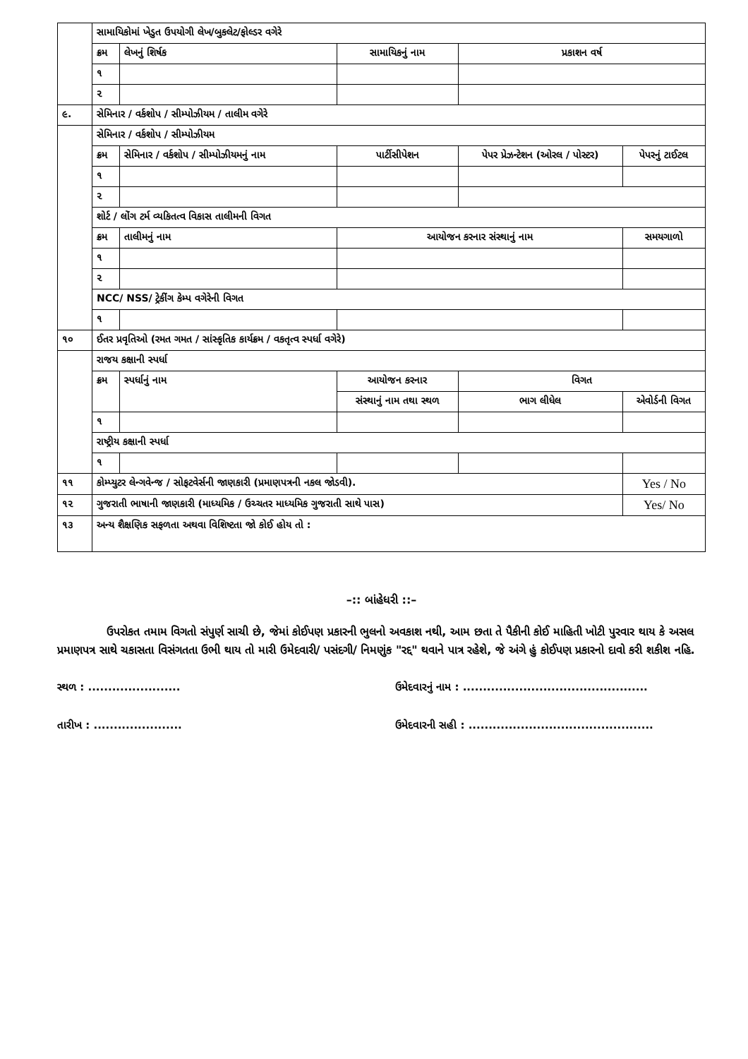| | સામાયિકોમાં ખેડુત ઉપયોગી લેખ/બુકલેટ/ફોલ્ડર વગેરે | | | | | |
| | ક્રમ | લેખનું શિર્ષક | સામાયિકનું નામ | | પ્રકાશન વર્ષ | |
| | ૧ | | | | | |
| | ૨ | | | | | |
| ૯. | સેમિનાર / વર્કશોપ / સીમ્પોઝીયમ / તાલીમ વગેરે | | | | | |
| | સેમિનાર / વર્કશોપ / સીમ્પોઝીયમ | | | | | |
| | ક્રમ | સેમિનાર / વર્કશોપ / સીમ્પોઝીયમનું નામ | પાર્ટીસીપેશન | પેપર પ્રેઝન્ટેશન (ઓરલ / પોસ્ટર) | | પેપરનું ટાઈટલ |
| | ૧ | | | | | |
| | ૨ | | | | | |
| | શોર્ટ / લોંગ ટર્મ વ્યકિતત્વ વિકાસ તાલીમની વિગત | | | | | |
| | ક્રમ | તાલીમનું નામ | આયોજન કરનાર સંસ્થાનું નામ | | | સમયગાળો |
| | ૧ | | | | | |
| | ૨ | | | | | |
| | NCC/ NSS/ ટ્રેકીંગ કેમ્પ વગેરેની વિગત | | | | | |
| | ૧ | | | | | |
| ૧૦ | ઈતર પ્રવૃતિઓ (રમત ગમત / સાંસ્કૃતિક કાર્યક્રમ / વકતૃત્વ સ્પર્ધા વગેરે) | | | | | |
| | રાજય કક્ષાની સ્પર્ધા | | | | | |
| | ક્રમ | સ્પર્ધાનું નામ | આયોજન કરનાર | | વિગત | |
| | | | સંસ્થાનું નામ તથા સ્થળ | | ભાગ લીધેલ | એવોર્ડની વિગત |
| | ૧ | | | | | |
| | રાષ્ટ્રીય કક્ષાની સ્પર્ધા | | | | | |
| | ૧ | | | | | |
| ૧૧ | કોમ્પ્યુટર લેન્ગવેન્જ / સોફટવેર્સની જાણકારી (પ્રમાણપત્રની નકલ જોડવી). | | | | | Yes / No |
| ૧૨ | ગુજરાતી ભાષાની જાણકારી (માધ્યમિક / ઉચ્ચતર માધ્યમિક ગુજરાતી સાથે પાસ) | | | | | Yes/ No |
| ૧૩ | અન્ય શૈક્ષણિક સફળતા અથવા વિશિષ્ટતા જો કોઈ હોય તો : | | | | | |
–:: બાંહેધરી ::–
ઉપરોકત તમામ વિગતો સંપુર્ણ સાચી છે, જેમાં કોઈપણ પ્રકારની ભુલનો અવકાશ નથી, આમ છતા તે પૈકીની કોઈ માહિતી ખોટી પુરવાર થાય કે અસલ પ્રમાણપત્ર સાથે ચકાસતા વિસંગતતા ઉભી થાય તો મારી ઉમેદવારી/ પસંદગી/ નિમણુંક "રદ્દ" થવાને પાત્ર રહેશે, જે અંગે હું કોઈપણ પ્રકારનો દાવો કરી શકીશ નહિ.
સ્થળ : ....................... ઉમેદવારનું નામ : ..............................................
તારીખ : ...................... ઉમેદવારની સહી : ..............................................